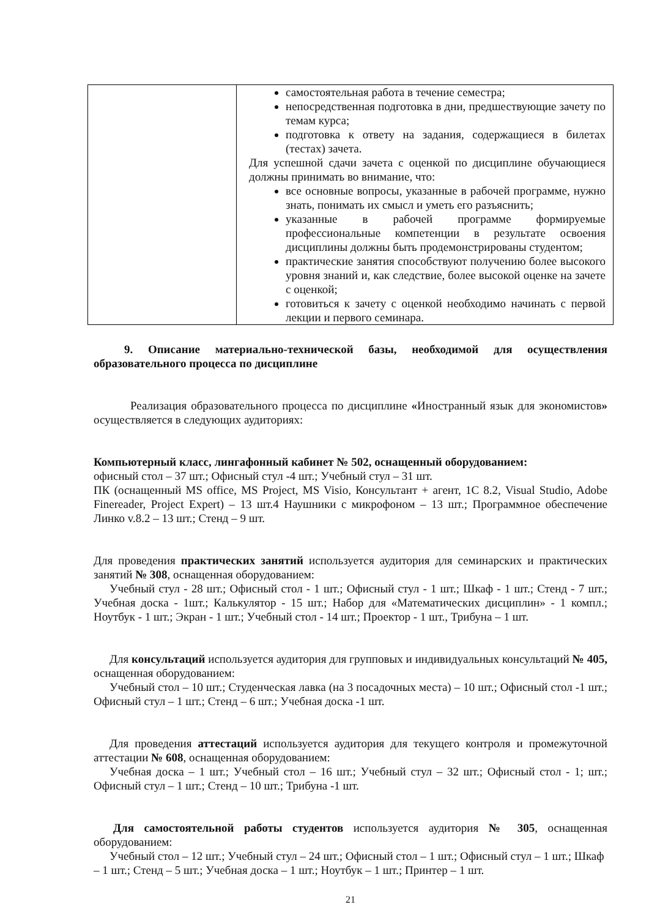| | самостоятельная работа в течение семестра; непосредственная подготовка в дни, предшествующие зачету по темам курса; подготовка к ответу на задания, содержащиеся в билетах (тестах) зачета. Для успешной сдачи зачета с оценкой по дисциплине обучающиеся должны принимать во внимание, что: все основные вопросы, указанные в рабочей программе, нужно знать, понимать их смысл и уметь его разъяснить; указанные в рабочей программе формируемые профессиональные компетенции в результате освоения дисциплины должны быть продемонстрированы студентом; практические занятия способствуют получению более высокого уровня знаний и, как следствие, более высокой оценке на зачете с оценкой; готовиться к зачету с оценкой необходимо начинать с первой лекции и первого семинара. |
9. Описание материально-технической базы, необходимой для осуществления образовательного процесса по дисциплине
Реализация образовательного процесса по дисциплине «Иностранный язык для экономистов» осуществляется в следующих аудиториях:
Компьютерный класс, лингафонный кабинет № 502, оснащенный оборудованием:
офисный стол – 37 шт.; Офисный стул -4 шт.; Учебный стул – 31 шт.
ПК (оснащенный MS office, MS Project, MS Visio, Консультант + агент, 1С 8.2, Visual Studio, Adobe Finereader, Project Expert) – 13 шт.4 Наушники с микрофоном – 13 шт.; Программное обеспечение Линко v.8.2 – 13 шт.; Стенд – 9 шт.
Для проведения практических занятий используется аудитория для семинарских и практических занятий № 308, оснащенная оборудованием:
Учебный стул - 28 шт.; Офисный стол - 1 шт.; Офисный стул - 1 шт.; Шкаф - 1 шт.; Стенд - 7 шт.; Учебная доска - 1шт.; Калькулятор - 15 шт.; Набор для «Математических дисциплин» - 1 компл.; Ноутбук - 1 шт.; Экран - 1 шт.; Учебный стол - 14 шт.; Проектор - 1 шт., Трибуна – 1 шт.
Для консультаций используется аудитория для групповых и индивидуальных консультаций № 405, оснащенная оборудованием:
Учебный стол – 10 шт.; Студенческая лавка (на 3 посадочных места) – 10 шт.; Офисный стол -1 шт.; Офисный стул – 1 шт.; Стенд – 6 шт.; Учебная доска -1 шт.
Для проведения аттестаций используется аудитория для текущего контроля и промежуточной аттестации № 608, оснащенная оборудованием:
Учебная доска – 1 шт.; Учебный стол – 16 шт.; Учебный стул – 32 шт.; Офисный стол - 1; шт.; Офисный стул – 1 шт.; Стенд – 10 шт.; Трибуна -1 шт.
Для самостоятельной работы студентов используется аудитория № 305, оснащенная оборудованием:
Учебный стол – 12 шт.; Учебный стул – 24 шт.; Офисный стол – 1 шт.; Офисный стул – 1 шт.; Шкаф – 1 шт.; Стенд – 5 шт.; Учебная доска – 1 шт.; Ноутбук – 1 шт.; Принтер – 1 шт.
21